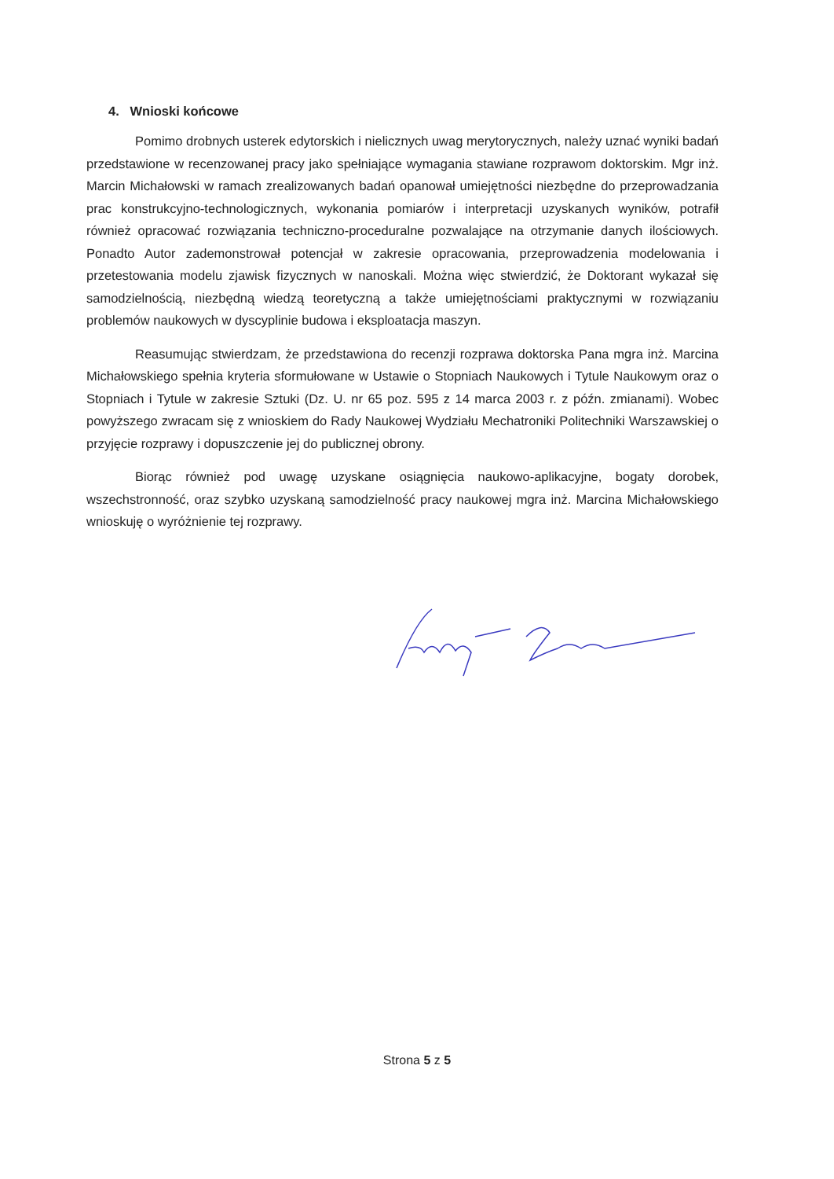4. Wnioski końcowe
Pomimo drobnych usterek edytorskich i nielicznych uwag merytorycznych, należy uznać wyniki badań przedstawione w recenzowanej pracy jako spełniające wymagania stawiane rozprawom doktorskim. Mgr inż. Marcin Michałowski w ramach zrealizowanych badań opanował umiejętności niezbędne do przeprowadzania prac konstrukcyjno-technologicznych, wykonania pomiarów i interpretacji uzyskanych wyników, potrafił również opracować rozwiązania techniczno-proceduralne pozwalające na otrzymanie danych ilościowych. Ponadto Autor zademonstrował potencjał w zakresie opracowania, przeprowadzenia modelowania i przetestowania modelu zjawisk fizycznych w nanoskali. Można więc stwierdzić, że Doktorant wykazał się samodzielnością, niezbędną wiedzą teoretyczną a także umiejętnościami praktycznymi w rozwiązaniu problemów naukowych w dyscyplinie budowa i eksploatacja maszyn.
Reasumując stwierdzam, że przedstawiona do recenzji rozprawa doktorska Pana mgra inż. Marcina Michałowskiego spełnia kryteria sformułowane w Ustawie o Stopniach Naukowych i Tytule Naukowym oraz o Stopniach i Tytule w zakresie Sztuki (Dz. U. nr 65 poz. 595 z 14 marca 2003 r. z późn. zmianami). Wobec powyższego zwracam się z wnioskiem do Rady Naukowej Wydziału Mechatroniki Politechniki Warszawskiej o przyjęcie rozprawy i dopuszczenie jej do publicznej obrony.
Biorąc również pod uwagę uzyskane osiągnięcia naukowo-aplikacyjne, bogaty dorobek, wszechstronność, oraz szybko uzyskaną samodzielność pracy naukowej mgra inż. Marcina Michałowskiego wnioskuję o wyróżnienie tej rozprawy.
Strona 5 z 5